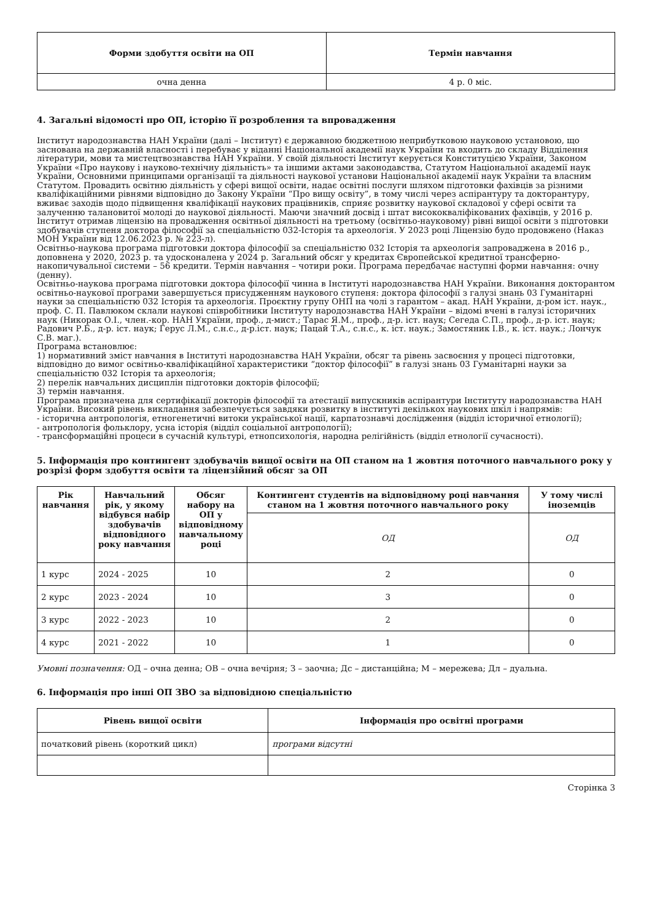| Форми здобуття освіти на ОП | Термін навчання |
| --- | --- |
| очна денна | 4 р. 0 міс. |
4. Загальні відомості про ОП, історію її розроблення та впровадження
Інститут народознавства НАН України (далі – Інститут) є державною бюджетною неприбутковою науковою установою, що заснована на державній власності і перебуває у віданні Національної академії наук України та входить до складу Відділення літератури, мови та мистецтвознавства НАН України. У своїй діяльності Інститут керується Конституцією України, Законом України «Про наукову і науково-технічну діяльність» та іншими актами законодавства, Статутом Національної академії наук України, Основними принципами організації та діяльності наукової установи Національної академії наук України та власним Статутом. Провадить освітню діяльність у сфері вищої освіти, надає освітні послуги шляхом підготовки фахівців за різними кваліфікаційними рівнями відповідно до Закону України “Про вищу освіту”, в тому числі через аспірантуру та докторантуру, вживає заходів щодо підвищення кваліфікації наукових працівників, сприяє розвитку наукової складової у сфері освіти та залученню талановитої молоді до наукової діяльності. Маючи значний досвід і штат висококваліфікованих фахівців, у 2016 р. Інститут отримав ліцензію на провадження освітньої діяльності на третьому (освітньо-науковому) рівні вищої освіти з підготовки здобувачів ступеня доктора філософії за спеціальністю 032-Історія та археологія. У 2023 році Ліцензію будо продовжено (Наказ МОН України від 12.06.2023 р. № 223-л).
Освітньо-наукова програма підготовки доктора філософії за спеціальністю 032 Історія та археологія запроваджена в 2016 р., доповнена у 2020, 2023 р. та удосконалена у 2024 р. Загальний обсяг у кредитах Європейської кредитної трансферно-накопичувальної системи – 56 кредити. Термін навчання – чотири роки. Програма передбачає наступні форми навчання: очну (денну).
Освітньо-наукова програма підготовки доктора філософії чинна в Інституті народознавства НАН України. Виконання докторантом освітньо-наукової програми завершується присудженням наукового ступеня: доктора філософії з галузі знань 03 Гуманітарні науки за спеціальністю 032 Історія та археологія. Проєктну групу ОНП на чолі з гарантом – акад. НАН України, д-ром іст. наук., проф. С. П. Павлюком склали наукові співробітники Інституту народознавства НАН України – відомі вчені в галузі історичних наук (Никорак О.І., член.-кор. НАН України, проф., д-мист.; Тарас Я.М., проф., д-р. іст. наук; Сегеда С.П., проф., д-р. іст. наук; Радович Р.Б., д-р. іст. наук; Герус Л.М., с.н.с., д-р.іст. наук; Пацай Т.А., с.н.с., к. іст. наук.; Замостяник І.В., к. іст. наук.; Лончук С.В. маг.).
Програма встановлює:
1) нормативний зміст навчання в Інституті народознавства НАН України, обсяг та рівень засвоєння у процесі підготовки, відповідно до вимог освітньо-кваліфікаційної характеристики “доктор філософії” в галузі знань 03 Гуманітарні науки за спеціальністю 032 Історія та археологія;
2) перелік навчальних дисциплін підготовки докторів філософії;
3) термін навчання.
Програма призначена для сертифікації докторів філософії та атестації випускників аспірантури Інституту народознавства НАН України. Високий рівень викладання забезпечується завдяки розвитку в інституті декількох наукових шкіл і напрямів:
- історична антропологія, етногенетичні витоки української нації, карпатознавчі дослідження (відділ історичної етнології);
- антропологія фольклору, усна історія (відділ соціальної антропології);
- трансформаційні процеси в сучасній культурі, етнопсихологія, народна релігійність (відділ етнології сучасності).
5. Інформація про контингент здобувачів вищої освіти на ОП станом на 1 жовтня поточного навчального року у розрізі форм здобуття освіти та ліцензійний обсяг за ОП
| Рік навчання | Навчальний рік, у якому відбувся набір здобувачів відповідного року навчання | Обсяг набору на ОП у відповідному навчальному році | Контингент студентів на відповідному році навчання станом на 1 жовтня поточного навчального року | У тому числі іноземців |
| --- | --- | --- | --- | --- |
| | | | ОД | ОД |
| 1 курс | 2024 - 2025 | 10 | 2 | 0 |
| 2 курс | 2023 - 2024 | 10 | 3 | 0 |
| 3 курс | 2022 - 2023 | 10 | 2 | 0 |
| 4 курс | 2021 - 2022 | 10 | 1 | 0 |
Умовні позначення: ОД – очна денна; ОВ – очна вечірня; З – заочна; Дс – дистанційна; М – мережева; Дл – дуальна.
6. Інформація про інші ОП ЗВО за відповідною спеціальністю
| Рівень вищої освіти | Інформація про освітні програми |
| --- | --- |
| початковий рівень (короткий цикл) | програми відсутні |
Сторінка 3